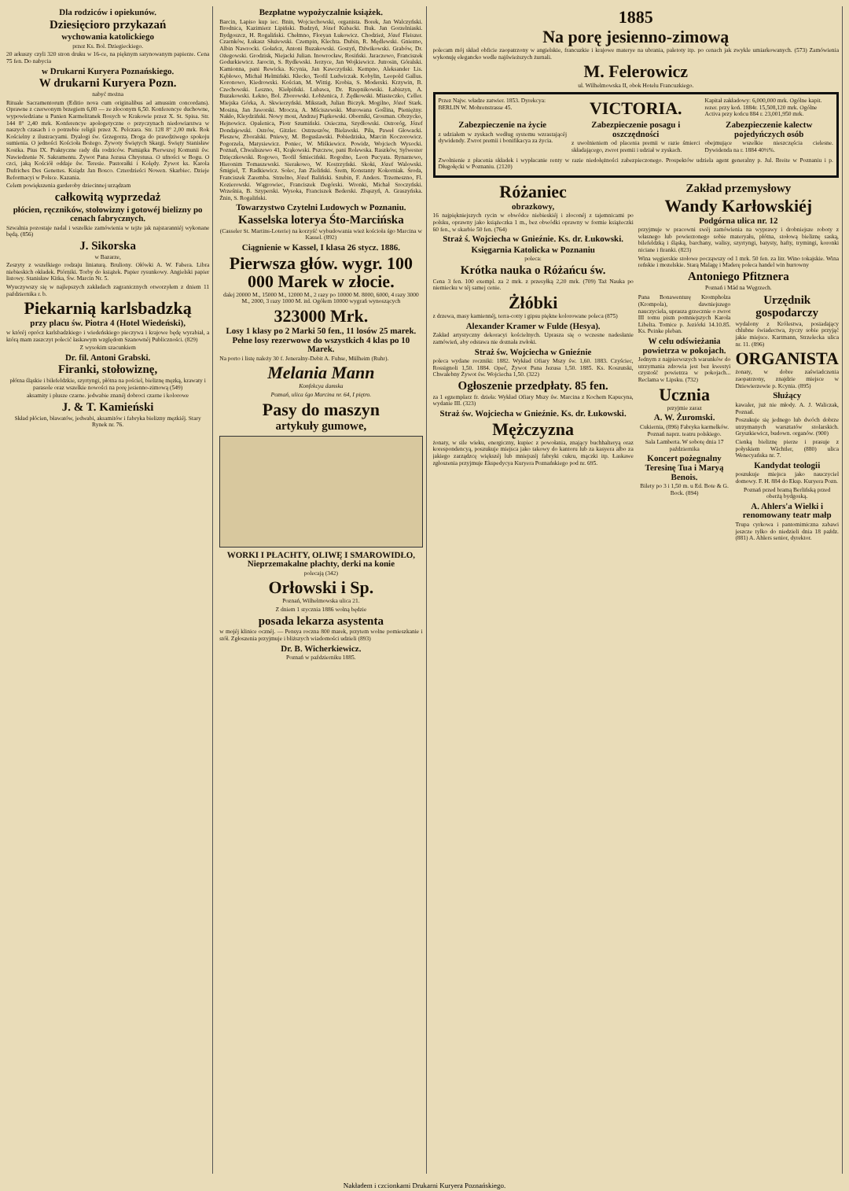Dla rodziców i opiekunów.
Dziesięcioro przykazań
wychowania katolickiego
przez Ks. Bol. Dziegieckiego.
20 arkuszy czyli 320 stron druku w 16-ce, na pięknym satynowanym papierze. Cena 75 fen. Do nabycia
w Drukarni Kuryera Poznańskiego.
W drukarni Kuryera Pozn.
nabyć można
Rituale Sacramentorum (Editio nova cum originalibus ad amussim concordans). Oprawne z czerwonym brzegiem 6,00 — ze złoconym 6,50. Konferencye duchowne, wypowiedziane u Panien Karmelitanek Bosych w Krakowie przez X. St. Spisa. Str. 144 8° 2,40 mrk. Konferencye apologetyczne o przyczynach niedowiarstwa w naszych czasach i o potrzebie religii przez X. Pelczara. Str. 128 8° 2,00 mrk. Rok Kościelny z ilustracyami. Dyalogi św. Grzegorza. Droga do prawdziwego spokoju sumienia. O jedności Kościoła Bożego. Żywoty Świętych Skargi. Święty Stanisław Kostka. Pius IX. Praktyczne rady dla rodziców. Pamiątka Pierwszej Komunii św. Nawiedzenie N. Sakramentu. Żywot Pana Jezusa Chrystusa. O ufności w Bogu. O czci, jaką Kościół oddaje św. Teresie. Pastorałki i Kolędy. Żywot ks. Karola Dufriches Des Genettes. Ksiądz Jan Bosco. Czterdzieści Nowen. Skarbiec. Dzieje Reformacyi w Polsce. Kazania.
Celem powiększenia garderoby dziecinnej urządzam
całkowitą wyprzedaż
płócien, ręczników, stołowizny i gotowéj bielizny po cenach fabrycznych.
Szwalnia pozostaje nadal i wszelkie zamówienia w tejże jak najstaranniéj wykonane będą. (856)
J. Sikorska
w Bazarze,
Zeszyty z wszelkiego rodzaju liniaturą. Bruliony. Ołówki A. W. Fabera. Libra niebieskich okładek. Piórniki. Torby do książek. Papier rysunkowy. Angielski papier listowy. Stanisław Kitka, Św. Marcin Nr. 5.
Wyuczywszy się w najlepszych zakładach zagranicznych otworzyłem z dniem 11 października r. b.
Piekarnią karlsbadzką
przy placu św. Piotra 4 (Hotel Wiedeński),
w któréj oprócz karlsbadzkiego i wiedeńskiego pieczywa i krajowe będę wyrabiał, a którą mam zaszczyt polecić łaskawym względom Szanownéj Publiczności. (829)
Z wysokim szacunkiem
Dr. fil. Antoni Grabski.
Firanki, stołowiznę,
płótna śląskie i bilefeldzkie, szyrtyngi, płótna na pościel, bieliznę męzką, krawaty i parasole oraz wszelkie nowości na porę jesienno-zimową (549)
aksamity i plusze czarne. jedwabie znanéj dobroci czarne i kolorowe
J. & T. Kamieński
Skład płócien, bławatów, jedwabi, aksamitów i fabryka bielizny męzkiéj. Stary Rynek nr. 76.
Bezpłatne wypożyczalnie książek.
Barcin, Lapiso kup iec. Bnin, Wojciechowski, organista. Borek, Jan Walczyński. Brodnica, Kazimierz Lipiński. Budzyń, Józef Kubacki. Buk. Jan Gorzelniaski. Bydgoszcz, H. Rogaliński. Chełmno, Floryan Łukowicz. Chodzież, Józef Fleiszer. Czarnków, Łukasz Służewski. Czempin, Klechta. Dubin, R. Mędlewski. Gniezno, Albin Nawrocki. Gołańcz, Antoni Buzakowski. Gostyń, Dźwikowski. Grabów, Dr. Ożegowski. Grodzisk, Niejacki Julian. Inowrocław, Rosiński. Jaraczewo, Franciszek Godurkiewicz. Jarocin, S. Rydlewski. Jerzyce, Jan Wojkiewicz. Jutrosin, Góralski. Kamionna, pani Rewicka. Kcynia, Jan Kawczyński. Kempno, Aleksander Lis. Kębłowo, Michał Helmiński. Kłecko, Teofil Ludwiczak. Kobylin, Leopold Gallus. Koronowo, Kiedrowski. Kościan, M. Wittig. Krobia, S. Moderski. Krzywin, B. Czechowski. Leszno, Kiełpiński. Lubawa, Dr. Rzepnikowski. Łabiszyn, A. Buzakowski. Łekno, Bol. Zborowski. Łobżenica, J. Żędkowski. Miasteczko, Celler. Miejska Górka, A. Skwierzyński. Mikstadt, Julian Biczyk. Mogilno, Józef Stark. Mosina, Jan Jaworski. Mrocza, A. Mściszewski. Murowana Goślina, Pieniężny. Nakło, Kleydziński. Nowy most, Andrzej Piątkowski. Oborniki, Grosman. Obrzycko, Hejnowicz. Opalenica, Piotr Szumiński. Osieczna, Szydłowski. Ostroróg, Józef Dondajewski. Ostrów, Gitzler. Ostrzeszów, Bielawski. Piła, Paweł Głowacki. Pleszew, Zboralski. Pniewy, M. Boguslawski. Pobiedziska, Marcin Koczorowicz. Pogorzela, Matysiewicz. Poniec, W. Miśkiewicz. Powidz, Wojciech Wysocki. Poznań, Chwaliszewo 41, Krąkowski. Pszczew, pani Rolewska. Raszków, Sylwester Dzięczkowski. Rogowo, Teofil Śmieciński. Rogoźno, Leon Pucyata. Rynarzewo, Hieronim Tomaszewski. Sierakowo, W. Kostrzyński. Skoki, Józef Walowski. Śmigiel, T. Radkiewicz. Solec, Jan Zieliński. Śrem, Konstanty Kokorniak. Środa, Franciszek Zaremba. Strzelno, Józef Baliński. Szubin, F. Anders. Trzemeszno, Fl. Kozierowski. Wągrowiec, Franciszek Degórski. Wronki, Michał Sroczyński. Września, B. Szyperski. Wysoka, Franciszek Bederski. Zbąszyń, A. Graszyńska. Żnin, S. Rogaliński.
Towarzystwo Czytelni Ludowych w Poznaniu.
Kasselska loterya Śto-Marcińska
(Casseler St. Martins-Loterie) na korzyść wybudowania wież kościoła śgo Marcina w Kassel. (892)
Ciągnienie w Kassel, I klasa 26 stycz. 1886.
Pierwsza głów. wygr. 100 000 Marek w złocie.
dalej 20000 M., 15000 M., 12000 M., 2 razy po 10000 M. 8000, 6000, 4 razy 3000 M., 2000, 3 razy 1000 M. itd. Ogółem 10000 wygrań wynoszących
323000 Mrk.
Losy 1 klasy po 2 Marki 50 fen., 11 losów 25 marek. Pełne losy rezerwowe do wszystkich 4 klas po 10 Marek.
Na porto i listę należy 30 f. Jeneralny-Debit A. Fuhse, Mülheim (Ruhr).
Melania Mann
Konfekcya damska
Poznań, ulica śgo Marcina nr. 64, I piętro.
Pasy do maszyn
artykuły gumowe,
WORKI I PŁACHTY, OLIWĘ I SMAROWIDŁO, Nieprzemakalne płachty, derki na konie
polecają (342)
Orłowski i Sp.
Poznań, Wilhelmowska ulica 21.
Z dniem 1 stycznia 1886 wolną będzie
posada lekarza asystenta
w mojéj klinice ocznéj. — Pensya roczna 800 marek, przytem wolne pomieszkanie i stół. Zgłoszenia przyjmuje i bliższych wiadomości udzieli (893)
Dr. B. Wicherkiewicz.
Poznań w październiku 1885.
1885
Na porę jesienno-zimową
polecam mój skład obficie zaopatrzony w angielskie, francuzkie i krajowe materye na ubrania, paletoty itp. po cenach jak zwykle umiarkowanych. (573) Zamówienia wykonuję elegancko wedle najświeższych żurnali.
M. Felerowicz
ul. Wilhelmowska II, obok Hotelu Francuzkiego.
Przez Najw. władze zatwier. 1853. Dyrekcya: BERLIN W. Mohrenstrasse 45.
VICTORIA.
Kapitał zakładowy: 6,000,000 mrk. Ogólne kapit. rezer. przy koń. 1884r. 15,508,120 mrk. Ogólne Activa przy końcu 884 r. 23,001,950 mrk.
Zabezpieczenie na życie
z udziałem w zyskach według systemu wzrastającéj dywidendy. Zwrot premii i bonifikacya za życia.
Zabezpieczenie posagu i oszczędności
z uwolnieniem od placenia premii w razie śmierci składającego, zwrot premii i udział w zyskach.
Zabezpieczenie kalectw pojedyńczych osób
obejmujące wszelkie nieszczęścia cielesne. Dywidenda na r. 1884 40½%.
Zwolnienie z płacenia składek i wypłacanie renty w razie niedołężności zabezpieczonego. Prospektów udziela agent generalny p. Jul. Breite w Poznaniu i p. Długołęcki w Poznaniu. (2120)
Różaniec
obrazkowy,
16 najpiękniejszych rycin w obwódce niebieskiéj i złoconéj z tajemnicami po polsku, oprawny jako książeczka 1 m., bez obwódki oprawny w formie książeczki 60 fen., w skarbie 50 fen. (764)
Straż ś. Wojciecha w Gnieźnie. Ks. dr. Łukowski.
Księgarnia Katolicka w Poznaniu
poleca:
Krótka nauka o Różańcu św.
Cena 3 fen. 100 exempl. za 2 mrk. z przesyłką 2,20 mrk. (709) Taż Nauka po niemiecku w téj samej cenie.
Żłóbki
z drzewa, masy kamiennéj, terra-cotty i gipsu piękne kolorowane poleca (875)
Alexander Kramer w Fulde (Hesya).
Zakład artystyczny dekoracyi kościelnych. Uprasza się o wczesne nadesłanie zamówień, aby odstawa nie doznała zwłoki.
Straż św. Wojciecha w Gnieźnie
poleca wydane roczniki: 1882. Wykład Ofiary Mszy św. 1,60. 1883. Czyściec, Rossignoli 1,50. 1884. Opeć, Żywot Pana Jezusa 1,50. 1885. Ks. Koszutski, Chwalebny Żywot św. Wojciecha 1,50. (322)
Ogłoszenie przedpłaty. 85 fen.
za 1 egzemplarz fr. dzieła: Wykład Ofiary Mszy św. Marcina z Kochem Kapucyna, wydanie III. (323)
Straż św. Wojciecha w Gnieźnie. Ks. dr. Łukowski.
Mężczyzna
żonaty, w sile wieku, energiczny, kupiec z powołania, znający buchhalteryą oraz korespondencyą, poszukuje miejsca jako takowy do kantoru lub za kasyera albo za jakiego zarządzcę większéj lub mniejszéj fabryki cukru, mączki itp. Łaskawe zgłoszenia przyjmuje Ekspedycya Kuryera Poznańskiego pod nr. 695.
Zakład przemysłowy
Wandy Karłowskiéj
Podgórna ulica nr. 12
przyjmuje w pracowni swéj zamówienia na wyprawy i drobniejsze roboty z własnego lub powierzonego sobie materyału, płótna, stołową bieliznę saską, bilefeldzką i śląską, barchany, walisy, szyrtyngi, batysty, hafty, trymingi, koronki niciane i firanki. (823)
Wina węgierskie stołowe począwszy od 1 mrk. 50 fen. za litr. Wino tokajskie. Wina reńskie i mozelskie. Starą Malagę i Maderę poleca handel win hurtowny
Antoniego Pfitznera
Poznań i Mád na Węgrzech.
Pana Bonawenturę Krompholza (Krompola), dawniejszego nauczyciela, uprasza grzecznie o zwrot III tomu pism pomniejszych Karola Libelta. Tomice p. Jeziórki 14.10.85. Ks. Peinke pleban.
W celu odświeżania powietrza w pokojach.
Jednym z najpierwszych warunków do utrzymania zdrowia jest bez kwestyi czystość powietrza w pokojach... Reclama w Lipsku. (732)
Ucznia
przyjmie zaraz
A. W. Żuromski.
Cukiernia, (896) Fabryka karmelków. Poznań naprz. teatru polskiego.
Sala Lamberta. W sobotę dnia 17 października
Koncert pożegnalny Teresinę Tua i Maryą Benois.
Bilety po 3 i 1,50 m. u Ed. Bote & G. Bock. (894)
Urzędnik gospodarczy
wydalony z Królestwa, posiadający chlubne świadectwa, życzy sobie przyjąć jakie miejsce. Kartmann, Strzelecka ulica nr. 11. (896)
ORGANISTA
żonaty, w dobre zaświadczenia zaopatrzony, znajdzie miejsce w Dziewierzewie p. Kcynia. (895)
Służący
kawaler, już nie młody. A. J. Waliczak, Poznań.
Poszukuje się jednego lub dwóch dobrze utrzymanych warsztatów stolarskich. Gryszkiewicz, budown. organów. (900)
Cienką bieliznę pierze i prasuje z połyskiem Wächtler, (880) ulica Wenecyańska nr. 7.
Kandydat teologii
poszukuje miejsca jako nauczyciel domowy. F. H. 884 do Eksp. Kuryera Pozn.
Poznań przed bramą Berlińską przed oberżą bydgoską.
A. Ahlers'a Wielki i renomowany teatr małp
Trupa cyrkowa i pantomimiczna zabawi jeszcze tylko do niedzieli dnia 18 paźdz. (881) A. Ahlers senior, dyrektor.
Nakładem i czcionkami Drukarni Kuryera Poznańskiego.